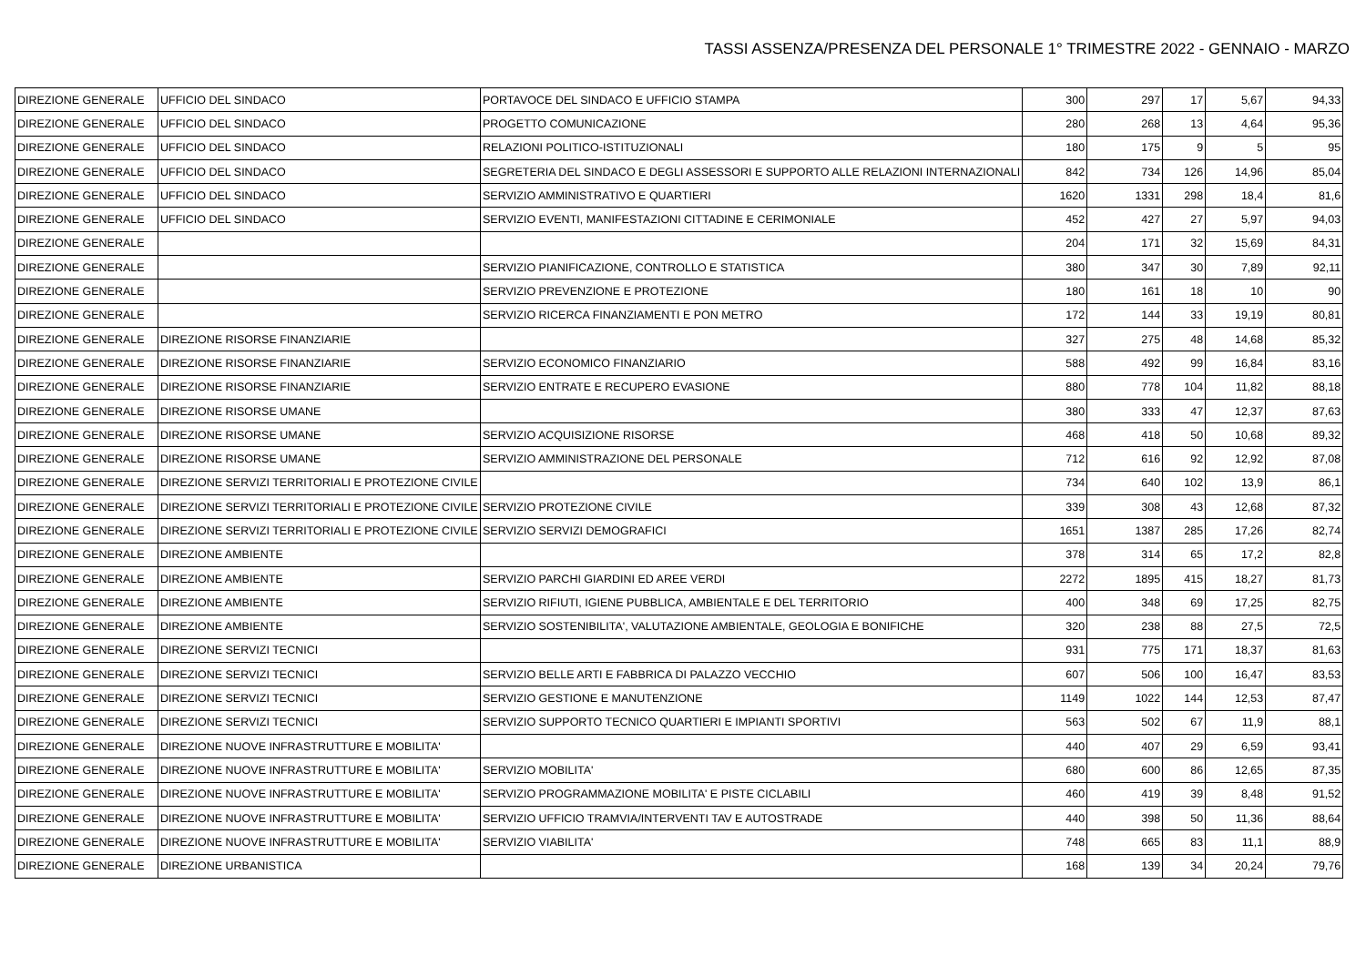TASSI ASSENZA/PRESENZA DEL PERSONALE 1° TRIMESTRE 2022 - GENNAIO - MARZO
| DIREZIONE GENERALE | UFFICIO DEL SINDACO | PORTAVOCE DEL SINDACO E UFFICIO STAMPA | 300 | 297 | 17 | 5,67 | 94,33 |
| DIREZIONE GENERALE | UFFICIO DEL SINDACO | PROGETTO COMUNICAZIONE | 280 | 268 | 13 | 4,64 | 95,36 |
| DIREZIONE GENERALE | UFFICIO DEL SINDACO | RELAZIONI POLITICO-ISTITUZIONALI | 180 | 175 | 9 | 5 | 95 |
| DIREZIONE GENERALE | UFFICIO DEL SINDACO | SEGRETERIA DEL SINDACO E DEGLI ASSESSORI E SUPPORTO ALLE RELAZIONI INTERNAZIONALI | 842 | 734 | 126 | 14,96 | 85,04 |
| DIREZIONE GENERALE | UFFICIO DEL SINDACO | SERVIZIO AMMINISTRATIVO E QUARTIERI | 1620 | 1331 | 298 | 18,4 | 81,6 |
| DIREZIONE GENERALE | UFFICIO DEL SINDACO | SERVIZIO EVENTI, MANIFESTAZIONI CITTADINE E CERIMONIALE | 452 | 427 | 27 | 5,97 | 94,03 |
| DIREZIONE GENERALE | | | 204 | 171 | 32 | 15,69 | 84,31 |
| DIREZIONE GENERALE | | SERVIZIO PIANIFICAZIONE, CONTROLLO E STATISTICA | 380 | 347 | 30 | 7,89 | 92,11 |
| DIREZIONE GENERALE | | SERVIZIO PREVENZIONE E PROTEZIONE | 180 | 161 | 18 | 10 | 90 |
| DIREZIONE GENERALE | | SERVIZIO RICERCA FINANZIAMENTI E PON METRO | 172 | 144 | 33 | 19,19 | 80,81 |
| DIREZIONE GENERALE | DIREZIONE RISORSE FINANZIARIE | | 327 | 275 | 48 | 14,68 | 85,32 |
| DIREZIONE GENERALE | DIREZIONE RISORSE FINANZIARIE | SERVIZIO ECONOMICO FINANZIARIO | 588 | 492 | 99 | 16,84 | 83,16 |
| DIREZIONE GENERALE | DIREZIONE RISORSE FINANZIARIE | SERVIZIO ENTRATE E RECUPERO EVASIONE | 880 | 778 | 104 | 11,82 | 88,18 |
| DIREZIONE GENERALE | DIREZIONE RISORSE UMANE | | 380 | 333 | 47 | 12,37 | 87,63 |
| DIREZIONE GENERALE | DIREZIONE RISORSE UMANE | SERVIZIO ACQUISIZIONE RISORSE | 468 | 418 | 50 | 10,68 | 89,32 |
| DIREZIONE GENERALE | DIREZIONE RISORSE UMANE | SERVIZIO AMMINISTRAZIONE DEL PERSONALE | 712 | 616 | 92 | 12,92 | 87,08 |
| DIREZIONE GENERALE | DIREZIONE SERVIZI TERRITORIALI E PROTEZIONE CIVILE | | 734 | 640 | 102 | 13,9 | 86,1 |
| DIREZIONE GENERALE | DIREZIONE SERVIZI TERRITORIALI E PROTEZIONE CIVILE | SERVIZIO PROTEZIONE CIVILE | 339 | 308 | 43 | 12,68 | 87,32 |
| DIREZIONE GENERALE | DIREZIONE SERVIZI TERRITORIALI E PROTEZIONE CIVILE | SERVIZIO SERVIZI DEMOGRAFICI | 1651 | 1387 | 285 | 17,26 | 82,74 |
| DIREZIONE GENERALE | DIREZIONE AMBIENTE | | 378 | 314 | 65 | 17,2 | 82,8 |
| DIREZIONE GENERALE | DIREZIONE AMBIENTE | SERVIZIO PARCHI GIARDINI ED AREE VERDI | 2272 | 1895 | 415 | 18,27 | 81,73 |
| DIREZIONE GENERALE | DIREZIONE AMBIENTE | SERVIZIO RIFIUTI, IGIENE PUBBLICA, AMBIENTALE E DEL TERRITORIO | 400 | 348 | 69 | 17,25 | 82,75 |
| DIREZIONE GENERALE | DIREZIONE AMBIENTE | SERVIZIO SOSTENIBILITA', VALUTAZIONE AMBIENTALE, GEOLOGIA E BONIFICHE | 320 | 238 | 88 | 27,5 | 72,5 |
| DIREZIONE GENERALE | DIREZIONE SERVIZI TECNICI | | 931 | 775 | 171 | 18,37 | 81,63 |
| DIREZIONE GENERALE | DIREZIONE SERVIZI TECNICI | SERVIZIO BELLE ARTI E FABBRICA DI PALAZZO VECCHIO | 607 | 506 | 100 | 16,47 | 83,53 |
| DIREZIONE GENERALE | DIREZIONE SERVIZI TECNICI | SERVIZIO GESTIONE E MANUTENZIONE | 1149 | 1022 | 144 | 12,53 | 87,47 |
| DIREZIONE GENERALE | DIREZIONE SERVIZI TECNICI | SERVIZIO SUPPORTO TECNICO QUARTIERI E IMPIANTI SPORTIVI | 563 | 502 | 67 | 11,9 | 88,1 |
| DIREZIONE GENERALE | DIREZIONE NUOVE INFRASTRUTTURE E MOBILITA' | | 440 | 407 | 29 | 6,59 | 93,41 |
| DIREZIONE GENERALE | DIREZIONE NUOVE INFRASTRUTTURE E MOBILITA' | SERVIZIO MOBILITA' | 680 | 600 | 86 | 12,65 | 87,35 |
| DIREZIONE GENERALE | DIREZIONE NUOVE INFRASTRUTTURE E MOBILITA' | SERVIZIO PROGRAMMAZIONE MOBILITA' E PISTE CICLABILI | 460 | 419 | 39 | 8,48 | 91,52 |
| DIREZIONE GENERALE | DIREZIONE NUOVE INFRASTRUTTURE E MOBILITA' | SERVIZIO UFFICIO TRAMVIA/INTERVENTI TAV E AUTOSTRADE | 440 | 398 | 50 | 11,36 | 88,64 |
| DIREZIONE GENERALE | DIREZIONE NUOVE INFRASTRUTTURE E MOBILITA' | SERVIZIO VIABILITA' | 748 | 665 | 83 | 11,1 | 88,9 |
| DIREZIONE GENERALE | DIREZIONE URBANISTICA | | 168 | 139 | 34 | 20,24 | 79,76 |